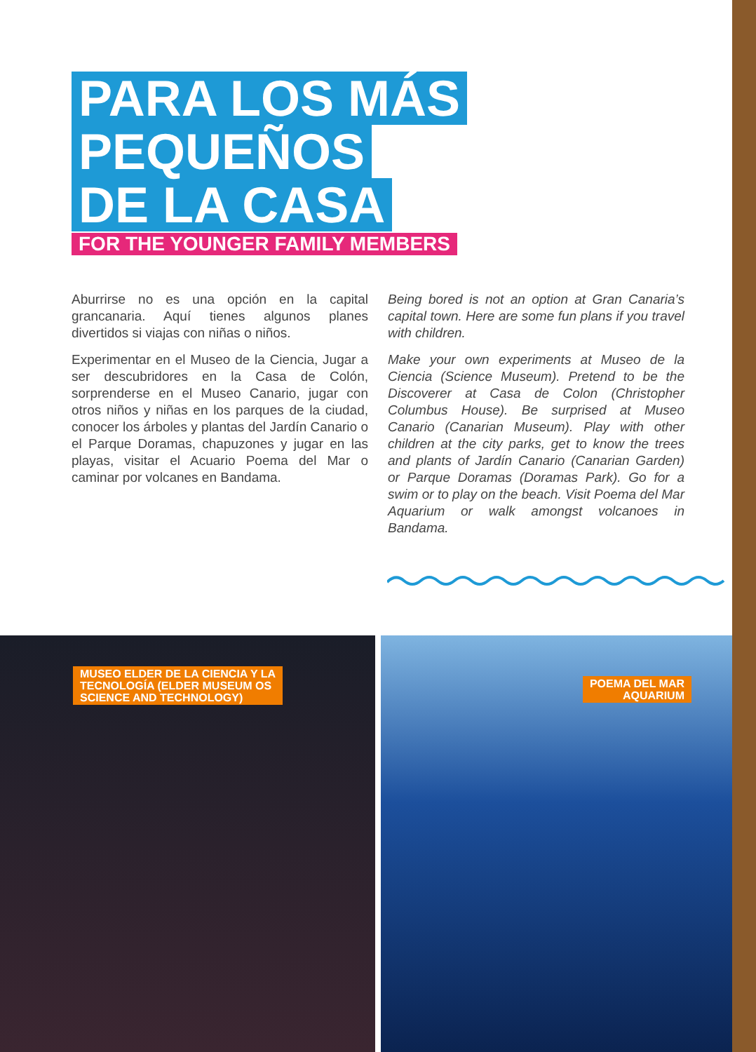PARA LOS MÁS
PEQUEÑOS
DE LA CASA
FOR THE YOUNGER FAMILY MEMBERS
Aburrirse no es una opción en la capital grancanaria. Aquí tienes algunos planes divertidos si viajas con niñas o niños.
Experimentar en el Museo de la Ciencia, Jugar a ser descubridores en la Casa de Colón, sorprenderse en el Museo Canario, jugar con otros niños y niñas en los parques de la ciudad, conocer los árboles y plantas del Jardín Canario o el Parque Doramas, chapuzones y jugar en las playas, visitar el Acuario Poema del Mar o caminar por volcanes en Bandama.
Being bored is not an option at Gran Canaria’s capital town. Here are some fun plans if you travel with children.
Make your own experiments at Museo de la Ciencia (Science Museum). Pretend to be the Discoverer at Casa de Colon (Christopher Columbus House). Be surprised at Museo Canario (Canarian Museum). Play with other children at the city parks, get to know the trees and plants of Jardín Canario (Canarian Garden) or Parque Doramas (Doramas Park). Go for a swim or to play on the beach. Visit Poema del Mar Aquarium or walk amongst volcanoes in Bandama.
MUSEO ELDER DE LA CIENCIA Y LA
TECNOLOGÍA (ELDER MUSEUM OS
SCIENCE AND TECHNOLOGY)
POEMA DEL MAR
AQUARIUM